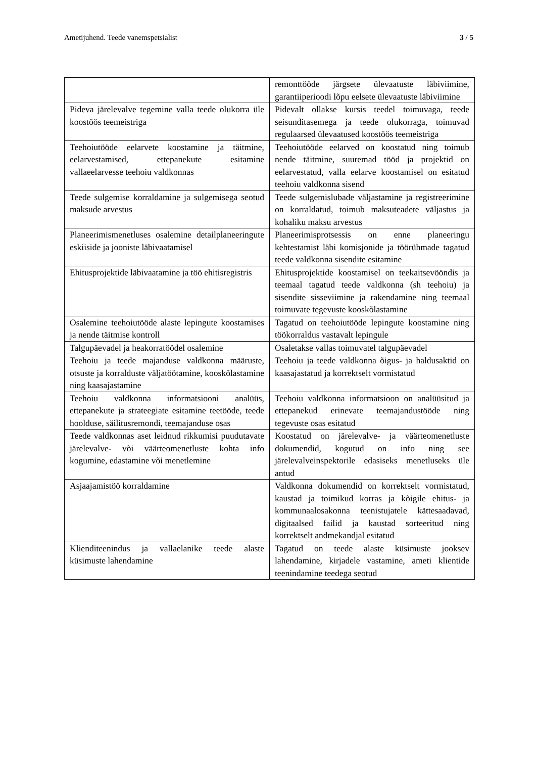Ametijuhend. Teede vanemspetsialist 3 / 5
| | remonttööde järgsete ülevaatuste läbiviimine, garantiiperioodi lõpu eelsete ülevaatuste läbiviimine |
| Pideva järelevalve tegemine valla teede olukorra üle koostöös teemeistriga | Pidevalt ollakse kursis teedel toimuvaga, teede seisunditasemega ja teede olukorraga, toimuvad regulaarsed ülevaatused koostöös teemeistriga |
| Teehoiutööde eelarvete koostamine ja täitmine, eelarvestamised, ettepanekute esitamine vallaeelarvesse teehoiu valdkonnas | Teehoiutööde eelarved on koostatud ning toimub nende täitmine, suuremad tööd ja projektid on eelarvestatud, valla eelarve koostamisel on esitatud teehoiu valdkonna sisend |
| Teede sulgemise korraldamine ja sulgemisega seotud maksude arvestus | Teede sulgemislubade väljastamine ja registreerimine on korraldatud, toimub maksuteadete väljastus ja kohaliku maksu arvestus |
| Planeerimismenetluses osalemine detailplaneeringute eskiiside ja jooniste läbivaatamisel | Planeerimisprotsessis on enne planeeringu kehtestamist läbi komisjonide ja töörühmade tagatud teede valdkonna sisendite esitamine |
| Ehitusprojektide läbivaatamine ja töö ehitisregistris | Ehitusprojektide koostamisel on teekaitsevööndis ja teemaal tagatud teede valdkonna (sh teehoiu) ja sisendite sisseviimine ja rakendamine ning teemaal toimuvate tegevuste kooskõlastamine |
| Osalemine teehoiutööde alaste lepingute koostamises ja nende täitmise kontroll | Tagatud on teehoiutööde lepingute koostamine ning töökorraldus vastavalt lepingule |
| Talgupäevadel ja heakorratöödel osalemine | Osaletakse vallas toimuvatel talgupäevadel |
| Teehoiu ja teede majanduse valdkonna määruste, otsuste ja korralduste väljatöötamine, kooskõlastamine ning kaasajastamine | Teehoiu ja teede valdkonna õigus- ja haldusaktid on kaasajastatud ja korrektselt vormistatud |
| Teehoiu valdkonna informatsiooni analüüs, ettepanekute ja strateegiate esitamine teetööde, teede hoolduse, säilitusremondi, teemajanduse osas | Teehoiu valdkonna informatsioon on analüüsitud ja ettepanekud erinevate teemajandustööde ning tegevuste osas esitatud |
| Teede valdkonnas aset leidnud rikkumisi puudutavate järelevalve- või väärteomenetluste kohta info kogumine, edastamine või menetlemine | Koostatud on järelevalve- ja väärteomenetluste dokumendid, kogutud on info ning see järelevalveinspektorile edasiseks menetluseks üle antud |
| Asjaajamistöö korraldamine | Valdkonna dokumendid on korrektselt vormistatud, kaustad ja toimikud korras ja kõigile ehitus- ja kommunaalosakonna teenistujatele kättesaadavad, digitaalsed failid ja kaustad sorteeritud ning korrektselt andmekandjal esitatud |
| Klienditeenindus ja vallaelanike teede alaste küsimuste lahendamine | Tagatud on teede alaste küsimuste jooksev lahendamine, kirjadele vastamine, ameti klientide teenindamine teedega seotud |